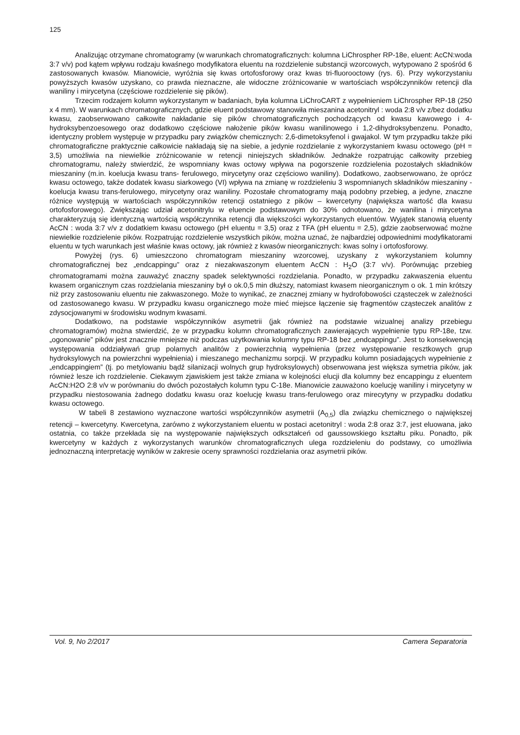125
Analizując otrzymane chromatogramy (w warunkach chromatograficznych: kolumna LiChrospher RP-18e, eluent: AcCN:woda 3:7 v/v) pod kątem wpływu rodzaju kwaśnego modyfikatora eluentu na rozdzielenie substancji wzorcowych, wytypowano 2 spośród 6 zastosowanych kwasów. Mianowicie, wyróżnia się kwas ortofosforowy oraz kwas tri-fluorooctowy (rys. 6). Przy wykorzystaniu powyższych kwasów uzyskano, co prawda nieznaczne, ale widoczne zróżnicowanie w wartościach współczynników retencji dla waniliny i mirycetyna (częściowe rozdzielenie się pików).
Trzecim rodzajem kolumn wykorzystanym w badaniach, była kolumna LiChroCART z wypełnieniem LiChrospher RP-18 (250 x 4 mm). W warunkach chromatograficznych, gdzie eluent podstawowy stanowiła mieszanina acetonitryl : woda 2:8 v/v z/bez dodatku kwasu, zaobserwowano całkowite nakładanie się pików chromatograficznych pochodzących od kwasu kawowego i 4-hydroksybenzoesowego oraz dodatkowo częściowe nałożenie pików kwasu wanilinowego i 1,2-dihydroksybenzenu. Ponadto, identyczny problem występuje w przypadku pary związków chemicznych: 2,6-dimetoksyfenol i gwajakol. W tym przypadku także piki chromatograficzne praktycznie całkowicie nakładają się na siebie, a jedynie rozdzielanie z wykorzystaniem kwasu octowego (pH = 3,5) umożliwia na niewielkie zróżnicowanie w retencji niniejszych składników. Jednakże rozpatrując całkowity przebieg chromatogramu, należy stwierdzić, że wspomniany kwas octowy wpływa na pogorszenie rozdzielenia pozostałych składników mieszaniny (m.in. koelucja kwasu trans- ferulowego, mirycetyny oraz częściowo waniliny). Dodatkowo, zaobserwowano, że oprócz kwasu octowego, także dodatek kwasu siarkowego (VI) wpływa na zmianę w rozdzieleniu 3 wspomnianych składników mieszaniny - koelucja kwasu trans-ferulowego, mirycetyny oraz waniliny. Pozostałe chromatogramy mają podobny przebieg, a jedyne, znaczne różnice występują w wartościach współczynników retencji ostatniego z pików – kwercetyny (największa wartość dla kwasu ortofosforowego). Zwiększając udział acetonitrylu w eluencie podstawowym do 30% odnotowano, że wanilina i mirycetyna charakteryzują się identyczną wartością współczynnika retencji dla większości wykorzystanych eluentów. Wyjątek stanowią eluenty AcCN : woda 3:7 v/v z dodatkiem kwasu octowego (pH eluentu = 3,5) oraz z TFA (pH eluentu = 2,5), gdzie zaobserwować możne niewielkie rozdzielenie pików. Rozpatrując rozdzielenie wszystkich pików, można uznać, że najbardziej odpowiednimi modyfikatorami eluentu w tych warunkach jest właśnie kwas octowy, jak również z kwasów nieorganicznych: kwas solny i ortofosforowy.
Powyżej (rys. 6) umieszczono chromatogram mieszaniny wzorcowej, uzyskany z wykorzystaniem kolumny chromatograficznej bez „endcappingu” oraz z niezakwaszonym eluentem AcCN : H<sub>2</sub>O (3:7 v/v). Porównując przebieg chromatogramami można zauważyć znaczny spadek selektywności rozdzielania. Ponadto, w przypadku zakwaszenia eluentu kwasem organicznym czas rozdzielania mieszaniny był o ok.0,5 min dłuższy, natomiast kwasem nieorganicznym o ok. 1 min krótszy niż przy zastosowaniu eluentu nie zakwaszonego. Może to wynikać, ze znacznej zmiany w hydrofobowości cząsteczek w zależności od zastosowanego kwasu. W przypadku kwasu organicznego może mieć miejsce łączenie się fragmentów cząsteczek analitów z zdysocjowanymi w środowisku wodnym kwasami.
Dodatkowo, na podstawie współczynników asymetrii (jak również na podstawie wizualnej analizy przebiegu chromatogramów) można stwierdzić, że w przypadku kolumn chromatograficznych zawierających wypełnienie typu RP-18e, tzw. „ogonowanie” pików jest znacznie mniejsze niż podczas użytkowania kolumny typu RP-18 bez „endcappingu”. Jest to konsekwencją występowania oddziaływań grup polarnych analitów z powierzchnią wypełnienia (przez występowanie resztkowych grup hydroksylowych na powierzchni wypełnienia) i mieszanego mechanizmu sorpcji. W przypadku kolumn posiadających wypełnienie z „endcappingiem” (tj. po metylowaniu bądź silanizacji wolnych grup hydroksylowych) obserwowana jest większa symetria pików, jak również lesze ich rozdzielenie. Ciekawym zjawiskiem jest także zmiana w kolejności elucji dla kolumny bez encappingu z eluentem AcCN:H2O 2:8 v/v w porównaniu do dwóch pozostałych kolumn typu C-18e. Mianowicie zauważono koelucję waniliny i mirycetyny w przypadku niestosowania żadnego dodatku kwasu oraz koelucję kwasu trans-ferulowego oraz mirecytyny w przypadku dodatku kwasu octowego.
W tabeli 8 zestawiono wyznaczone wartości współczynników asymetrii (A<sub>0,5</sub>) dla związku chemicznego o największej retencji – kwercetyny. Kwercetyna, zarówno z wykorzystaniem eluentu w postaci acetonitryl : woda 2:8 oraz 3:7, jest eluowana, jako ostatnia, co także przekłada się na występowanie największych odkształceń od gaussowskiego kształtu piku. Ponadto, pik kwercetyny w każdych z wykorzystanych warunków chromatograficznych ulega rozdzieleniu do podstawy, co umożliwia jednoznaczną interpretację wyników w zakresie oceny sprawności rozdzielania oraz asymetrii pików.
Vol. 9, No 2/2017 Camera Separatoria